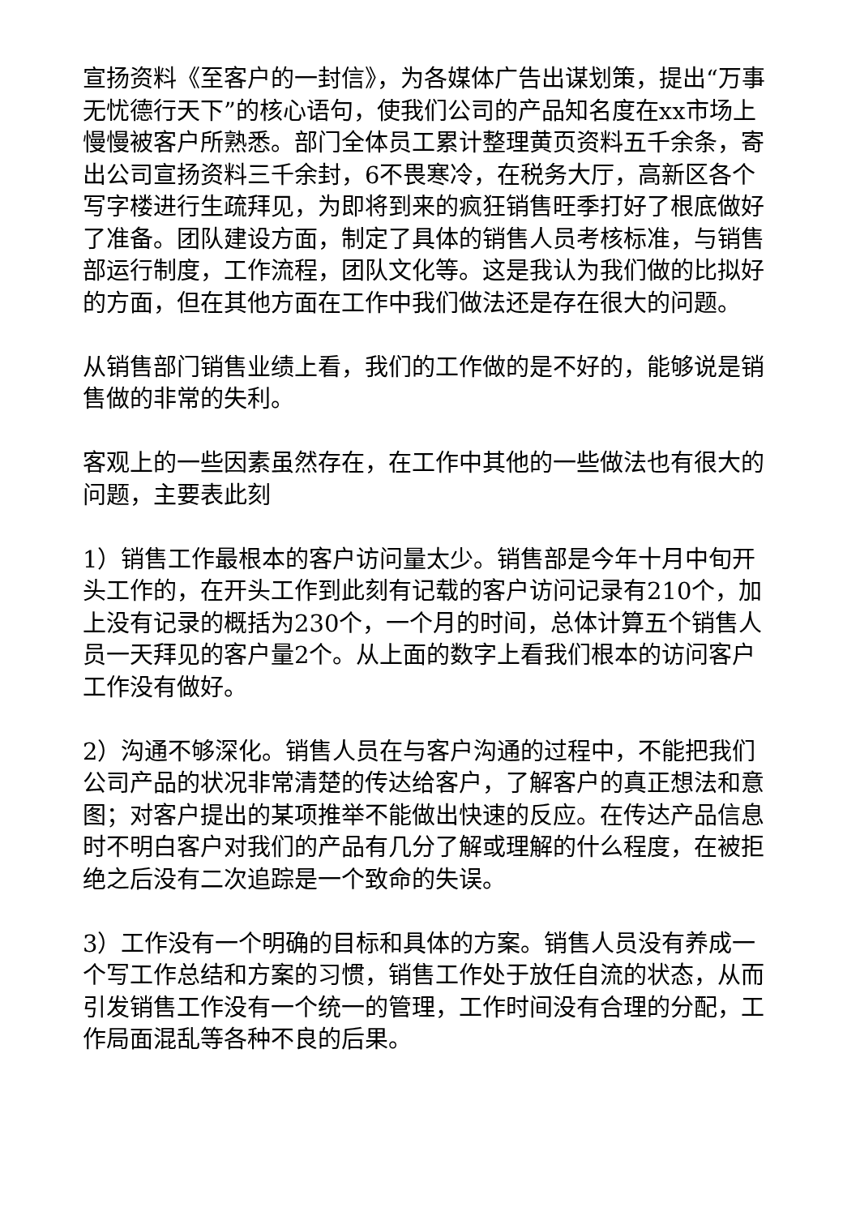宣扬资料《至客户的一封信》，为各媒体广告出谋划策，提出“万事无忧德行天下”的核心语句，使我们公司的产品知名度在xx市场上慢慢被客户所熟悉。部门全体员工累计整理黄页资料五千余条，寄出公司宣扬资料三千余封，6不畏寒冷，在税务大厅，高新区各个写字楼进行生疏拜见，为即将到来的疯狂销售旺季打好了根底做好了准备。团队建设方面，制定了具体的销售人员考核标准，与销售部运行制度，工作流程，团队文化等。这是我认为我们做的比拟好的方面，但在其他方面在工作中我们做法还是存在很大的问题。
从销售部门销售业绩上看，我们的工作做的是不好的，能够说是销售做的非常的失利。
客观上的一些因素虽然存在，在工作中其他的一些做法也有很大的问题，主要表此刻
1）销售工作最根本的客户访问量太少。销售部是今年十月中旬开头工作的，在开头工作到此刻有记载的客户访问记录有210个，加上没有记录的概括为230个，一个月的时间，总体计算五个销售人员一天拜见的客户量2个。从上面的数字上看我们根本的访问客户工作没有做好。
2）沟通不够深化。销售人员在与客户沟通的过程中，不能把我们公司产品的状况非常清楚的传达给客户，了解客户的真正想法和意图；对客户提出的某项推举不能做出快速的反应。在传达产品信息时不明白客户对我们的产品有几分了解或理解的什么程度，在被拒绝之后没有二次追踪是一个致命的失误。
3）工作没有一个明确的目标和具体的方案。销售人员没有养成一个写工作总结和方案的习惯，销售工作处于放任自流的状态，从而引发销售工作没有一个统一的管理，工作时间没有合理的分配，工作局面混乱等各种不良的后果。